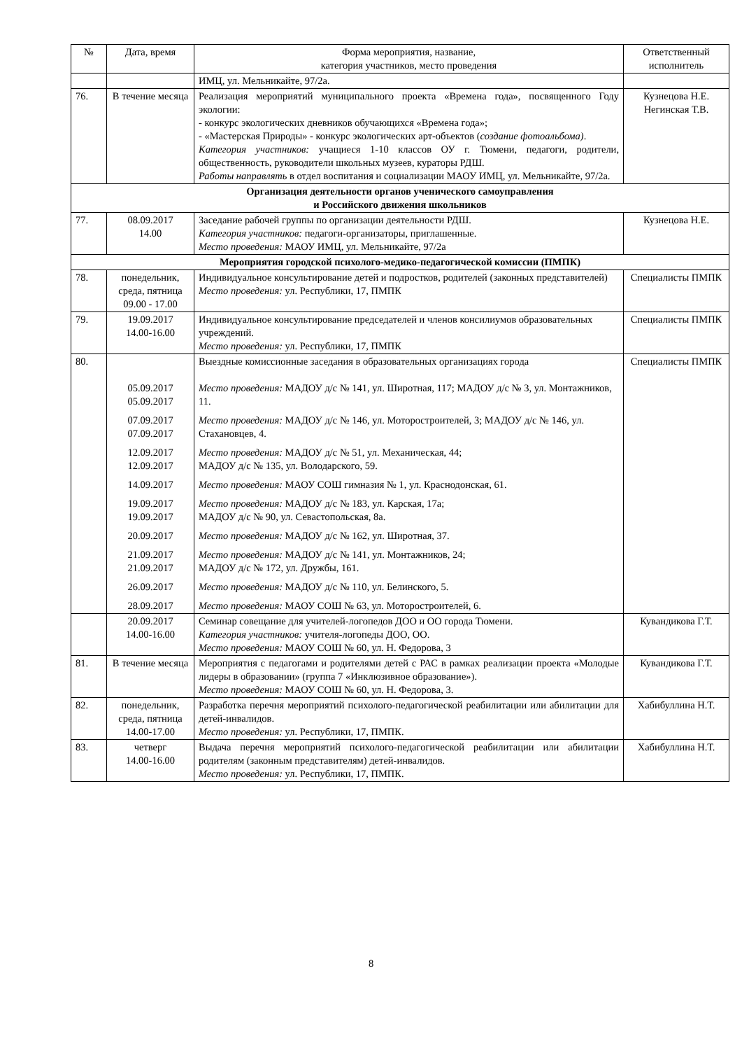| № | Дата, время | Форма мероприятия, название, категория участников, место проведения | Ответственный исполнитель |
| --- | --- | --- | --- |
| | | ИМЦ, ул. Мельникайте, 97/2а. | |
| 76. | В течение месяца | Реализация мероприятий муниципального проекта «Времена года», посвященного Году экологии: - конкурс экологических дневников обучающихся «Времена года»; - «Мастерская Природы» - конкурс экологических арт-объектов ( создание фотоальбома) . Категория участников: учащиеся 1-10 классов ОУ г. Тюмени, педагоги, родители, общественность, руководители школьных музеев, кураторы РДШ. Работы направлять в отдел воспитания и социализации МАОУ ИМЦ, ул. Мельникайте, 97/2а. | Кузнецова Н.Е. Негинская Т.В. |
| Организация деятельности органов ученического самоуправления и Российского движения школьников | | | |
| 77. | 08.09.2017 14.00 | Заседание рабочей группы по организации деятельности РДШ. Категория участников: педагоги-организаторы, приглашенные. Место проведения: МАОУ ИМЦ, ул. Мельникайте, 97/2а | Кузнецова Н.Е. |
| Мероприятия городской психолого-медико-педагогической комиссии (ПМПК) | | | |
| 78. | понедельник, среда, пятница 09.00 - 17.00 | Индивидуальное консультирование детей и подростков, родителей (законных представителей) Место проведения: ул. Республики, 17, ПМПК | Специалисты ПМПК |
| 79. | 19.09.2017 14.00-16.00 | Индивидуальное консультирование председателей и членов консилиумов образовательных учреждений. Место проведения: ул. Республики, 17, ПМПК | Специалисты ПМПК |
| 80. | 05.09.2017 05.09.2017 07.09.2017 07.09.2017 12.09.2017 12.09.2017 14.09.2017 19.09.2017 19.09.2017 20.09.2017 21.09.2017 21.09.2017 26.09.2017 28.09.2017 | Выездные комиссионные заседания в образовательных организациях города Место проведения: МАДОУ д/с № 141, ул. Широтная, 117; МАДОУ д/с № 3, ул. Монтажников, 11. Место проведения: МАДОУ д/с № 146, ул. Моторостроителей, 3; МАДОУ д/с № 146, ул. Стахановцев, 4. Место проведения: МАДОУ д/с № 51, ул. Механическая, 44; МАДОУ д/с № 135, ул. Володарского, 59. Место проведения: МАОУ СОШ гимназия № 1, ул. Краснодонская, 61. Место проведения: МАДОУ д/с № 183, ул. Карская, 17а; МАДОУ д/с № 90, ул. Севастопольская, 8а. Место проведения: МАДОУ д/с № 162, ул. Широтная, 37. Место проведения: МАДОУ д/с № 141, ул. Монтажников, 24; МАДОУ д/с № 172, ул. Дружбы, 161. Место проведения: МАДОУ д/с № 110, ул. Белинского, 5. Место проведения: МАОУ СОШ № 63, ул. Моторостроителей, 6. | Специалисты ПМПК |
| | 20.09.2017 14.00-16.00 | Семинар совещание для учителей-логопедов ДОО и ОО города Тюмени. Категория участников: учителя-логопеды ДОО, ОО. Место проведения: МАОУ СОШ № 60, ул. Н. Федорова, 3 | Кувандикова Г.Т. |
| 81. | В течение месяца | Мероприятия с педагогами и родителями детей с РАС в рамках реализации проекта «Молодые лидеры в образовании» (группа 7 «Инклюзивное образование»). Место проведения: МАОУ СОШ № 60, ул. Н. Федорова, 3. | Кувандикова Г.Т. |
| 82. | понедельник, среда, пятница 14.00-17.00 | Разработка перечня мероприятий психолого-педагогической реабилитации или абилитации для детей-инвалидов. Место проведения: ул. Республики, 17, ПМПК. | Хабибуллина Н.Т. |
| 83. | четверг 14.00-16.00 | Выдача перечня мероприятий психолого-педагогической реабилитации или абилитации родителям (законным представителям) детей-инвалидов. Место проведения: ул. Республики, 17, ПМПК. | Хабибуллина Н.Т. |
8